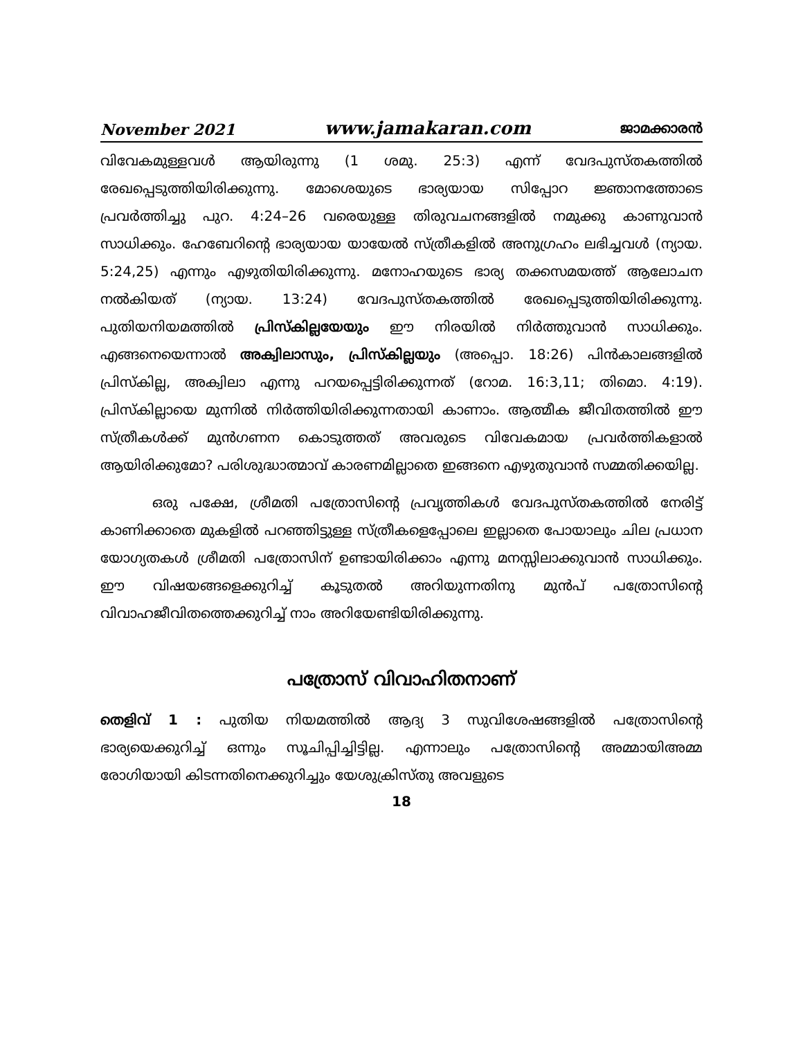November 2021 www.jamakaran.com ജാമക്കാരൻ
വിവേകമുള്ളവൾ ആയിരുന്നു (1 ശമു. 25:3) എന്ന് വേദപുസ്തകത്തിൽ രേഖപ്പെടുത്തിയിരിക്കുന്നു. മോശെയുടെ ഭാര്യയായ സിപ്പോറ ജ്ഞാനത്തോടെ പ്രവർത്തിച്ചു പുറ. 4:24–26 വരെയുള്ള തിരുവചനങ്ങളിൽ നമുക്കു കാണുവാൻ സാധിക്കും. ഹേബേറിന്റെ ഭാര്യയായ യായേൽ സ്ത്രീകളിൽ അനുഗ്രഹം ലഭിച്ചവൾ (ന്യായ. 5:24,25) എന്നും എഴുതിയിരിക്കുന്നു. മനോഹയുടെ ഭാര്യ തക്കസമയത്ത് ആലോചന നൽകിയത് (ന്യായ. 13:24) വേദപുസ്തകത്തിൽ രേഖപ്പെടുത്തിയിരിക്കുന്നു. പുതിയനിയമത്തിൽ പ്രിസ്കില്ലയേയും ഈ നിരയിൽ നിർത്തുവാൻ സാധിക്കും. എങ്ങനെയെന്നാൽ അക്വിലാസും, പ്രിസ്കില്ലയും (അപ്പൊ. 18:26) പിൻകാലങ്ങളിൽ പ്രിസ്കില്ല, അക്വിലാ എന്നു പറയപ്പെട്ടിരിക്കുന്നത് (റോമ. 16:3,11; തിമൊ. 4:19). പ്രിസ്കില്ലായെ മുന്നിൽ നിർത്തിയിരിക്കുന്നതായി കാണാം. ആത്മീക ജീവിതത്തിൽ ഈ സ്ത്രീകൾക്ക് മുൻഗണന കൊടുത്തത് അവരുടെ വിവേകമായ പ്രവർത്തികളാൽ ആയിരിക്കുമോ? പരിശുദ്ധാത്മാവ് കാരണമില്ലാതെ ഇങ്ങനെ എഴുതുവാൻ സമ്മതിക്കയില്ല.
ഒരു പക്ഷേ, ശ്രീമതി പത്രോസിന്റെ പ്രവൃത്തികൾ വേദപുസ്തകത്തിൽ നേരിട്ട് കാണിക്കാതെ മുകളിൽ പറഞ്ഞിട്ടുള്ള സ്ത്രീകളെപ്പോലെ ഇല്ലാതെ പോയാലും ചില പ്രധാന യോഗ്യതകൾ ശ്രീമതി പത്രോസിന് ഉണ്ടായിരിക്കാം എന്നു മനസ്സിലാക്കുവാൻ സാധിക്കും. ഈ വിഷയങ്ങളെക്കുറിച്ച് കൂടുതൽ അറിയുന്നതിനു മുൻപ് പത്രോസിന്റെ വിവാഹജീവിതത്തെക്കുറിച്ച് നാം അറിയേണ്ടിയിരിക്കുന്നു.
പത്രോസ് വിവാഹിതനാണ്
തെളിവ് 1 : പുതിയ നിയമത്തിൽ ആദ്യ 3 സുവിശേഷങ്ങളിൽ പത്രോസിന്റെ ഭാര്യയെക്കുറിച്ച് ഒന്നും സൂചിപ്പിച്ചിട്ടില്ല. എന്നാലും പത്രോസിന്റെ അമ്മായിഅമ്മ രോഗിയായി കിടന്നതിനെക്കുറിച്ചും യേശുക്രിസ്തു അവളുടെ
18